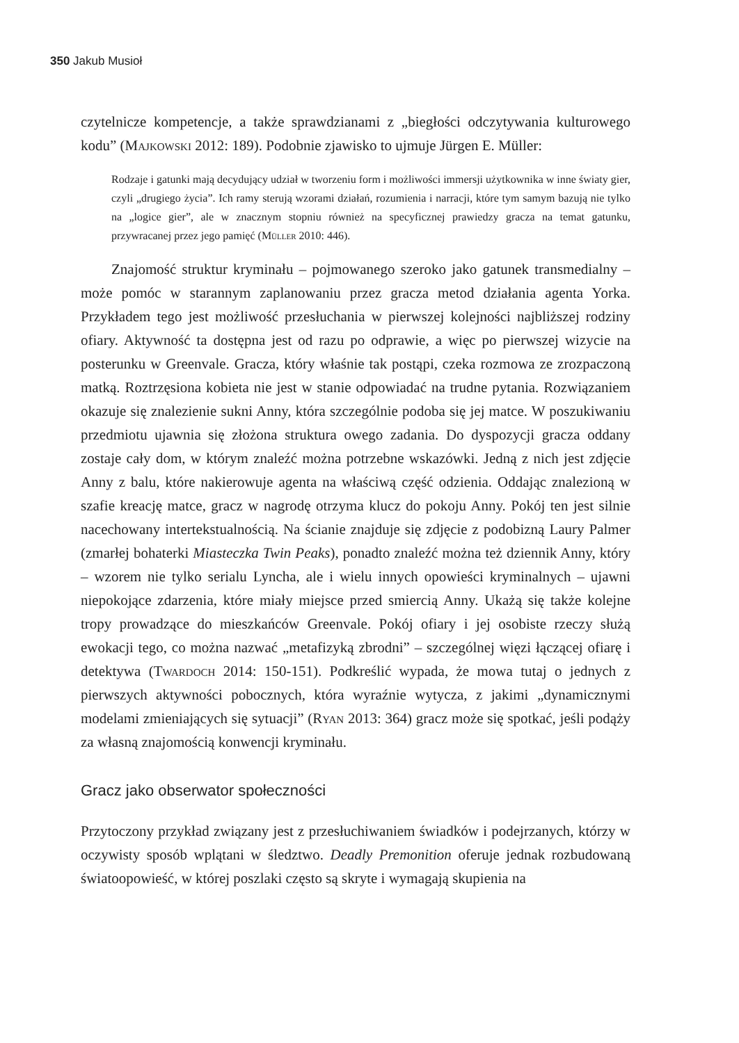350 Jakub Musioł
czytelnicze kompetencje, a także sprawdzianami z „biegłości odczytywania kulturowego kodu” (Majkowski 2012: 189). Podobnie zjawisko to ujmuje Jürgen E. Müller:
Rodzaje i gatunki mają decydujący udział w tworzeniu form i możliwości immersji użytkownika w inne światy gier, czyli „drugiego życia”. Ich ramy sterują wzorami działań, rozumienia i narracji, które tym samym bazują nie tylko na „logice gier”, ale w znacznym stopniu również na specyficznej prawiedzy gracza na temat gatunku, przywracanej przez jego pamięć (Müller 2010: 446).
Znajomość struktur kryminału – pojmowanego szeroko jako gatunek transmedialny –może pomóc w starannym zaplanowaniu przez gracza metod działania agenta Yorka. Przykładem tego jest możliwość przesłuchania w pierwszej kolejności najbliższej rodziny ofiary. Aktywność ta dostępna jest od razu po odprawie, a więc po pierwszej wizycie na posterunku w Greenvale. Gracza, który właśnie tak postąpi, czeka rozmowa ze zrozpaczoną matką. Roztrzęsiona kobieta nie jest w stanie odpowiadać na trudne pytania. Rozwiązaniem okazuje się znalezienie sukni Anny, która szczególnie podoba się jej matce. W poszukiwaniu przedmiotu ujawnia się złożona struktura owego zadania. Do dyspozycji gracza oddany zostaje cały dom, w którym znaleźć można potrzebne wskazówki. Jedną z nich jest zdjęcie Anny z balu, które nakierowuje agenta na właściwą część odzienia. Oddając znalezioną w szafie kreację matce, gracz w nagrodę otrzyma klucz do pokoju Anny. Pokój ten jest silnie nacechowany intertekstualnością. Na ścianie znajduje się zdjęcie z podobizną Laury Palmer (zmarłej bohaterki Miasteczka Twin Peaks), ponadto znaleźć można też dziennik Anny, który – wzorem nie tylko serialu Lyncha, ale i wielu innych opowieści kryminalnych – ujawni niepokojące zdarzenia, które miały miejsce przed smiercią Anny. Ukażą się także kolejne tropy prowadzące do mieszkańców Greenvale. Pokój ofiary i jej osobiste rzeczy służą ewokacji tego, co można nazwać „metafizyką zbrodni” – szczególnej więzi łączącej ofiarę i detektywa (Twardoch 2014: 150-151). Podkreślić wypada, że mowa tutaj o jednych z pierwszych aktywności pobocznych, która wyraźnie wytycza, z jakimi „dynamicznymi modelami zmieniających się sytuacji” (Ryan 2013: 364) gracz może się spotkać, jeśli podąży za własną znajomością konwencji kryminału.
Gracz jako obserwator społeczności
Przytoczony przykład związany jest z przesłuchiwaniem świadków i podejrzanych, którzy w oczywisty sposób wplątani w śledztwo. Deadly Premonition oferuje jednak rozbudowaną światoopowieść, w której poszlaki często są skryte i wymagają skupienia na